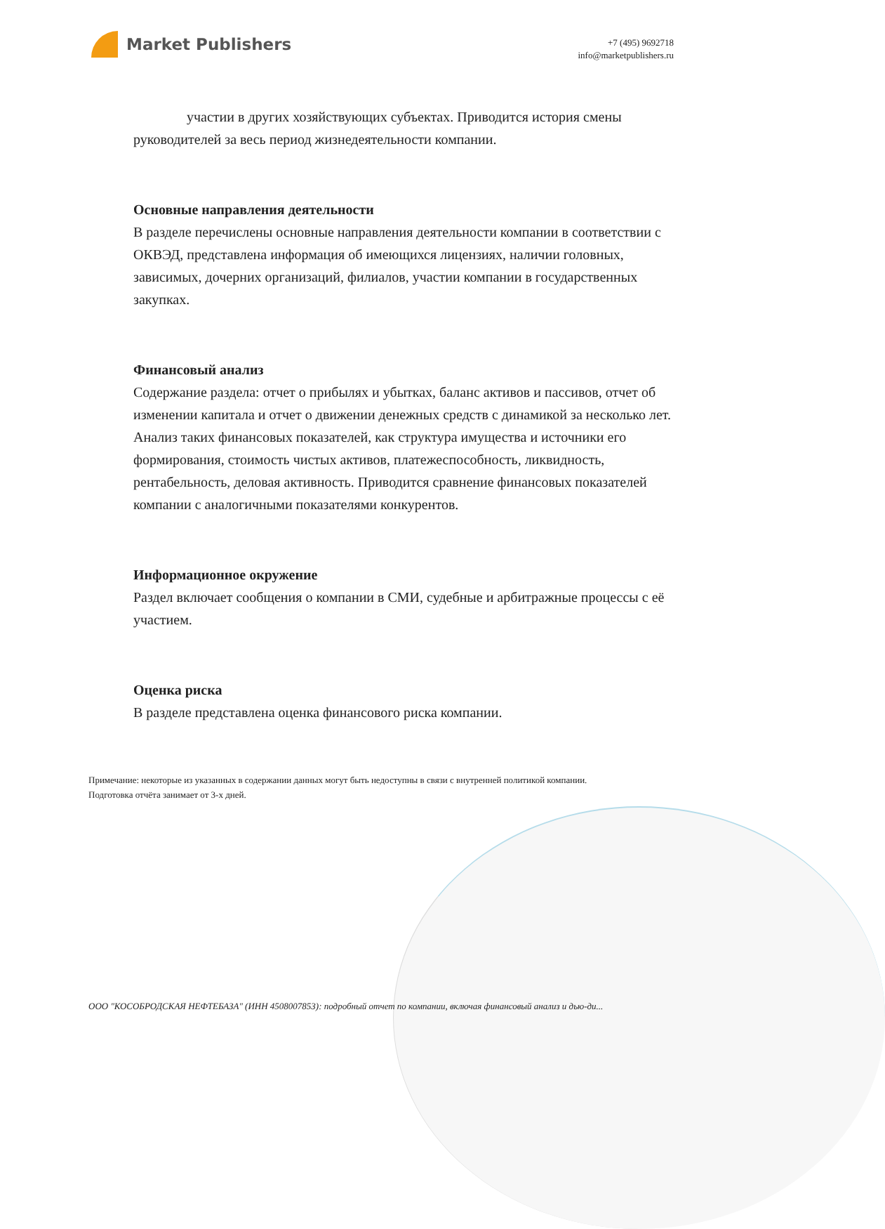Market Publishers
+7 (495) 9692718
info@marketpublishers.ru
участии в других хозяйствующих субъектах. Приводится история смены руководителей за весь период жизнедеятельности компании.
Основные направления деятельности
В разделе перечислены основные направления деятельности компании в соответствии с ОКВЭД, представлена информация об имеющихся лицензиях, наличии головных, зависимых, дочерних организаций, филиалов, участии компании в государственных закупках.
Финансовый анализ
Содержание раздела: отчет о прибылях и убытках, баланс активов и пассивов, отчет об изменении капитала и отчет о движении денежных средств с динамикой за несколько лет. Анализ таких финансовых показателей, как структура имущества и источники его формирования, стоимость чистых активов, платежеспособность, ликвидность, рентабельность, деловая активность. Приводится сравнение финансовых показателей компании с аналогичными показателями конкурентов.
Информационное окружение
Раздел включает сообщения о компании в СМИ, судебные и арбитражные процессы с её участием.
Оценка риска
В разделе представлена оценка финансового риска компании.
Примечание: некоторые из указанных в содержании данных могут быть недоступны в связи с внутренней политикой компании.
Подготовка отчёта занимает от 3-х дней.
ООО "КОСОБРОДСКАЯ НЕФТЕБАЗА" (ИНН 4508007853): подробный отчет по компании, включая финансовый анализ и дью-ди...